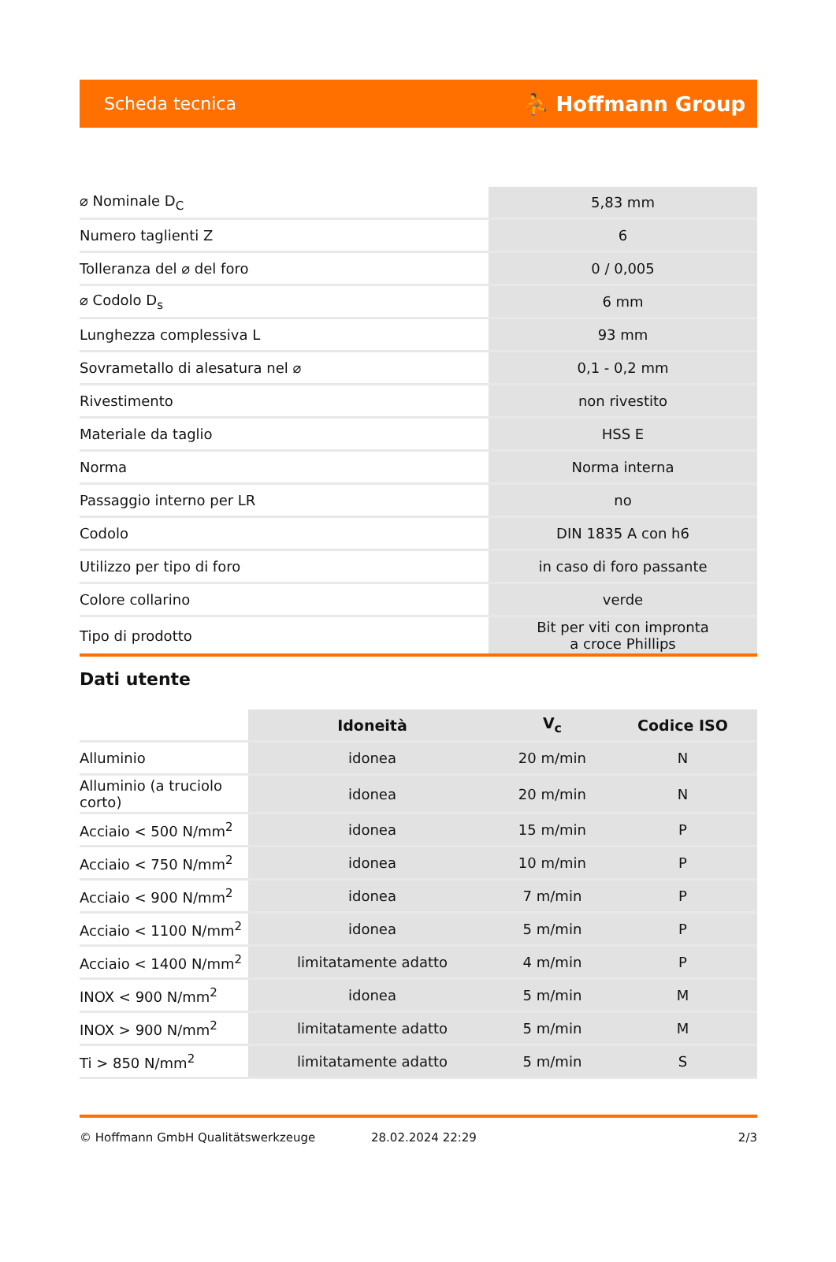Scheda tecnica ⛹ Hoffmann Group
| ⌀ Nominale D<sub>C</sub> | 5,83 mm |
| Numero taglienti Z | 6 |
| Tolleranza del ⌀ del foro | 0 / 0,005 |
| ⌀ Codolo D<sub>s</sub> | 6 mm |
| Lunghezza complessiva L | 93 mm |
| Sovrametallo di alesatura nel ⌀ | 0,1 - 0,2 mm |
| Rivestimento | non rivestito |
| Materiale da taglio | HSS E |
| Norma | Norma interna |
| Passaggio interno per LR | no |
| Codolo | DIN 1835 A con h6 |
| Utilizzo per tipo di foro | in caso di foro passante |
| Colore collarino | verde |
| Tipo di prodotto | Bit per viti con impronta a croce Phillips |
Dati utente
| | Idoneità | V<sub>c</sub> | Codice ISO |
| --- | --- | --- | --- |
| Alluminio | idonea | 20 m/min | N |
| Alluminio (a truciolo corto) | idonea | 20 m/min | N |
| Acciaio < 500 N/mm<sup>2</sup> | idonea | 15 m/min | P |
| Acciaio < 750 N/mm<sup>2</sup> | idonea | 10 m/min | P |
| Acciaio < 900 N/mm<sup>2</sup> | idonea | 7 m/min | P |
| Acciaio < 1100 N/mm<sup>2</sup> | idonea | 5 m/min | P |
| Acciaio < 1400 N/mm<sup>2</sup> | limitatamente adatto | 4 m/min | P |
| INOX < 900 N/mm<sup>2</sup> | idonea | 5 m/min | M |
| INOX > 900 N/mm<sup>2</sup> | limitatamente adatto | 5 m/min | M |
| Ti > 850 N/mm<sup>2</sup> | limitatamente adatto | 5 m/min | S |
© Hoffmann GmbH Qualitätswerkzeuge 28.02.2024 22:29 2/3